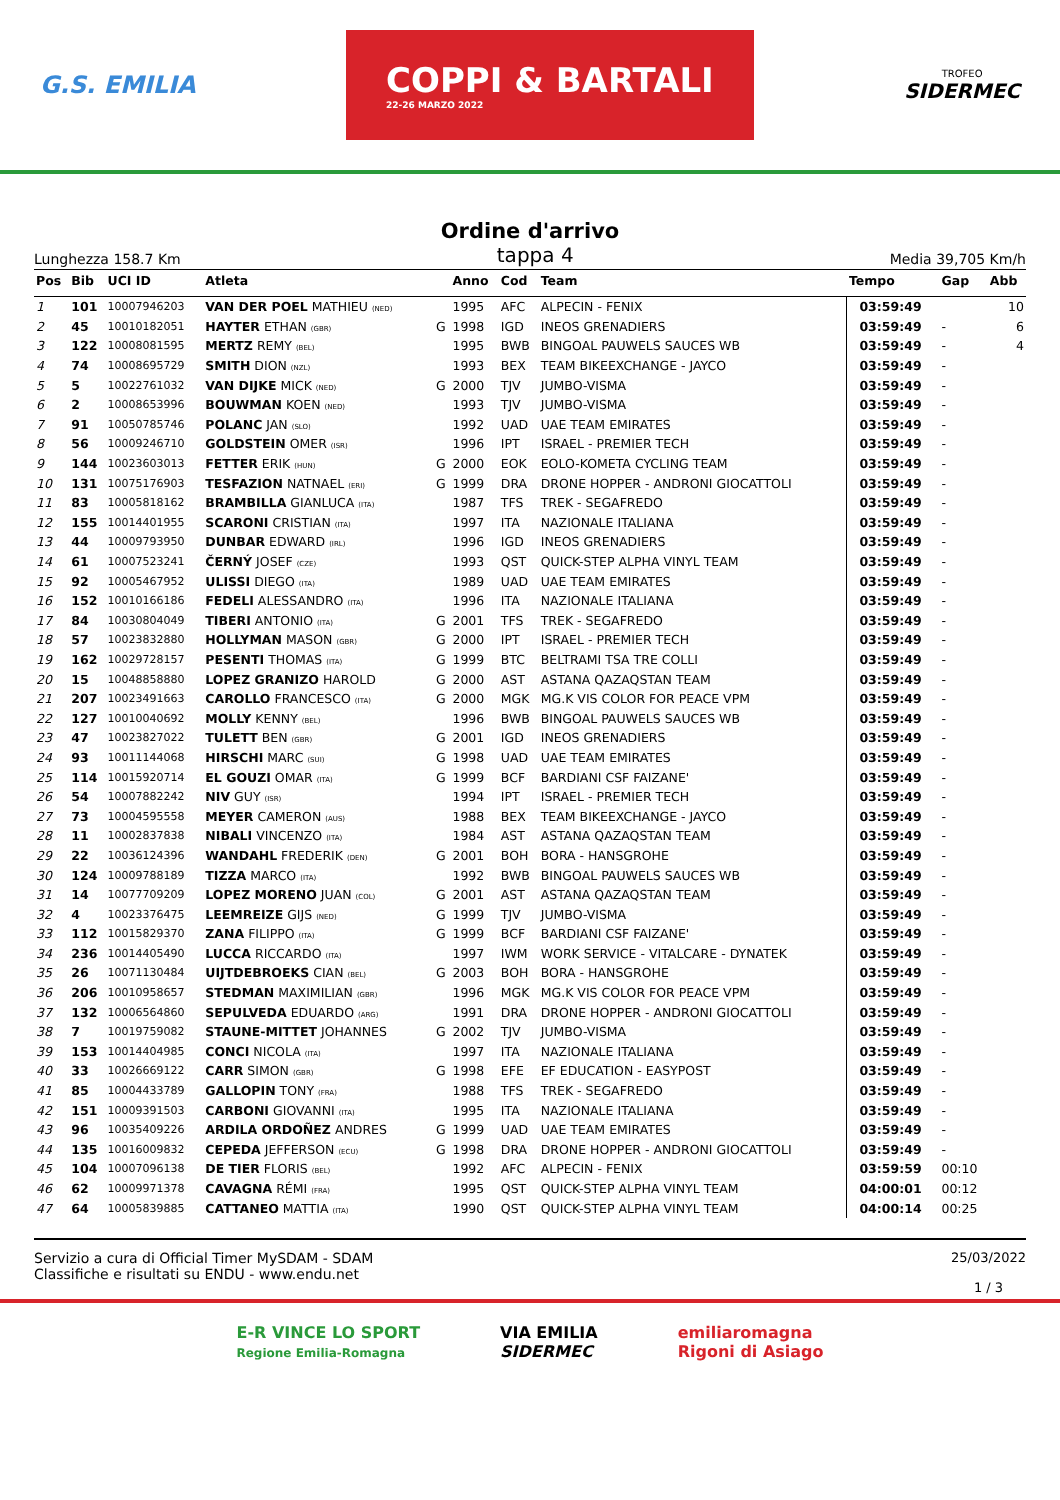G.S. EMILIA
COPPI & BARTALI
22-26 MARZO 2022
TROFEO
SIDERMEC
Ordine d'arrivo
Lunghezza 158.7 Km tappa 4 Media 39,705 Km/h
| Pos | Bib | UCI ID | Atleta | | Anno | Cod | Team | Tempo | Gap | Abb |
| --- | --- | --- | --- | --- | --- | --- | --- | --- | --- | --- |
| 1 | 101 | 10007946203 | VAN DER POEL MATHIEU (NED) | | 1995 | AFC | ALPECIN - FENIX | 03:59:49 | | 10 |
| 2 | 45 | 10010182051 | HAYTER ETHAN (GBR) | G | 1998 | IGD | INEOS GRENADIERS | 03:59:49 | - | 6 |
| 3 | 122 | 10008081595 | MERTZ REMY (BEL) | | 1995 | BWB | BINGOAL PAUWELS SAUCES WB | 03:59:49 | - | 4 |
| 4 | 74 | 10008695729 | SMITH DION (NZL) | | 1993 | BEX | TEAM BIKEEXCHANGE - JAYCO | 03:59:49 | - | |
| 5 | 5 | 10022761032 | VAN DIJKE MICK (NED) | G | 2000 | TJV | JUMBO-VISMA | 03:59:49 | - | |
| 6 | 2 | 10008653996 | BOUWMAN KOEN (NED) | | 1993 | TJV | JUMBO-VISMA | 03:59:49 | - | |
| 7 | 91 | 10050785746 | POLANC JAN (SLO) | | 1992 | UAD | UAE TEAM EMIRATES | 03:59:49 | - | |
| 8 | 56 | 10009246710 | GOLDSTEIN OMER (ISR) | | 1996 | IPT | ISRAEL - PREMIER TECH | 03:59:49 | - | |
| 9 | 144 | 10023603013 | FETTER ERIK (HUN) | G | 2000 | EOK | EOLO-KOMETA CYCLING TEAM | 03:59:49 | - | |
| 10 | 131 | 10075176903 | TESFAZION NATNAEL (ERI) | G | 1999 | DRA | DRONE HOPPER - ANDRONI GIOCATTOLI | 03:59:49 | - | |
| 11 | 83 | 10005818162 | BRAMBILLA GIANLUCA (ITA) | | 1987 | TFS | TREK - SEGAFREDO | 03:59:49 | - | |
| 12 | 155 | 10014401955 | SCARONI CRISTIAN (ITA) | | 1997 | ITA | NAZIONALE ITALIANA | 03:59:49 | - | |
| 13 | 44 | 10009793950 | DUNBAR EDWARD (IRL) | | 1996 | IGD | INEOS GRENADIERS | 03:59:49 | - | |
| 14 | 61 | 10007523241 | ČERNÝ JOSEF (CZE) | | 1993 | QST | QUICK-STEP ALPHA VINYL TEAM | 03:59:49 | - | |
| 15 | 92 | 10005467952 | ULISSI DIEGO (ITA) | | 1989 | UAD | UAE TEAM EMIRATES | 03:59:49 | - | |
| 16 | 152 | 10010166186 | FEDELI ALESSANDRO (ITA) | | 1996 | ITA | NAZIONALE ITALIANA | 03:59:49 | - | |
| 17 | 84 | 10030804049 | TIBERI ANTONIO (ITA) | G | 2001 | TFS | TREK - SEGAFREDO | 03:59:49 | - | |
| 18 | 57 | 10023832880 | HOLLYMAN MASON (GBR) | G | 2000 | IPT | ISRAEL - PREMIER TECH | 03:59:49 | - | |
| 19 | 162 | 10029728157 | PESENTI THOMAS (ITA) | G | 1999 | BTC | BELTRAMI TSA TRE COLLI | 03:59:49 | - | |
| 20 | 15 | 10048858880 | LOPEZ GRANIZO HAROLD | G | 2000 | AST | ASTANA QAZAQSTAN TEAM | 03:59:49 | - | |
| 21 | 207 | 10023491663 | CAROLLO FRANCESCO (ITA) | G | 2000 | MGK | MG.K VIS COLOR FOR PEACE VPM | 03:59:49 | - | |
| 22 | 127 | 10010040692 | MOLLY KENNY (BEL) | | 1996 | BWB | BINGOAL PAUWELS SAUCES WB | 03:59:49 | - | |
| 23 | 47 | 10023827022 | TULETT BEN (GBR) | G | 2001 | IGD | INEOS GRENADIERS | 03:59:49 | - | |
| 24 | 93 | 10011144068 | HIRSCHI MARC (SUI) | G | 1998 | UAD | UAE TEAM EMIRATES | 03:59:49 | - | |
| 25 | 114 | 10015920714 | EL GOUZI OMAR (ITA) | G | 1999 | BCF | BARDIANI CSF FAIZANE' | 03:59:49 | - | |
| 26 | 54 | 10007882242 | NIV GUY (ISR) | | 1994 | IPT | ISRAEL - PREMIER TECH | 03:59:49 | - | |
| 27 | 73 | 10004595558 | MEYER CAMERON (AUS) | | 1988 | BEX | TEAM BIKEEXCHANGE - JAYCO | 03:59:49 | - | |
| 28 | 11 | 10002837838 | NIBALI VINCENZO (ITA) | | 1984 | AST | ASTANA QAZAQSTAN TEAM | 03:59:49 | - | |
| 29 | 22 | 10036124396 | WANDAHL FREDERIK (DEN) | G | 2001 | BOH | BORA - HANSGROHE | 03:59:49 | - | |
| 30 | 124 | 10009788189 | TIZZA MARCO (ITA) | | 1992 | BWB | BINGOAL PAUWELS SAUCES WB | 03:59:49 | - | |
| 31 | 14 | 10077709209 | LOPEZ MORENO JUAN (COL) | G | 2001 | AST | ASTANA QAZAQSTAN TEAM | 03:59:49 | - | |
| 32 | 4 | 10023376475 | LEEMREIZE GIJS (NED) | G | 1999 | TJV | JUMBO-VISMA | 03:59:49 | - | |
| 33 | 112 | 10015829370 | ZANA FILIPPO (ITA) | G | 1999 | BCF | BARDIANI CSF FAIZANE' | 03:59:49 | - | |
| 34 | 236 | 10014405490 | LUCCA RICCARDO (ITA) | | 1997 | IWM | WORK SERVICE - VITALCARE - DYNATEK | 03:59:49 | - | |
| 35 | 26 | 10071130484 | UIJTDEBROEKS CIAN (BEL) | G | 2003 | BOH | BORA - HANSGROHE | 03:59:49 | - | |
| 36 | 206 | 10010958657 | STEDMAN MAXIMILIAN (GBR) | | 1996 | MGK | MG.K VIS COLOR FOR PEACE VPM | 03:59:49 | - | |
| 37 | 132 | 10006564860 | SEPULVEDA EDUARDO (ARG) | | 1991 | DRA | DRONE HOPPER - ANDRONI GIOCATTOLI | 03:59:49 | - | |
| 38 | 7 | 10019759082 | STAUNE-MITTET JOHANNES | G | 2002 | TJV | JUMBO-VISMA | 03:59:49 | - | |
| 39 | 153 | 10014404985 | CONCI NICOLA (ITA) | | 1997 | ITA | NAZIONALE ITALIANA | 03:59:49 | - | |
| 40 | 33 | 10026669122 | CARR SIMON (GBR) | G | 1998 | EFE | EF EDUCATION - EASYPOST | 03:59:49 | - | |
| 41 | 85 | 10004433789 | GALLOPIN TONY (FRA) | | 1988 | TFS | TREK - SEGAFREDO | 03:59:49 | - | |
| 42 | 151 | 10009391503 | CARBONI GIOVANNI (ITA) | | 1995 | ITA | NAZIONALE ITALIANA | 03:59:49 | - | |
| 43 | 96 | 10035409226 | ARDILA ORDOÑEZ ANDRES | G | 1999 | UAD | UAE TEAM EMIRATES | 03:59:49 | - | |
| 44 | 135 | 10016009832 | CEPEDA JEFFERSON (ECU) | G | 1998 | DRA | DRONE HOPPER - ANDRONI GIOCATTOLI | 03:59:49 | - | |
| 45 | 104 | 10007096138 | DE TIER FLORIS (BEL) | | 1992 | AFC | ALPECIN - FENIX | 03:59:59 | 00:10 | |
| 46 | 62 | 10009971378 | CAVAGNA RÉMI (FRA) | | 1995 | QST | QUICK-STEP ALPHA VINYL TEAM | 04:00:01 | 00:12 | |
| 47 | 64 | 10005839885 | CATTANEO MATTIA (ITA) | | 1990 | QST | QUICK-STEP ALPHA VINYL TEAM | 04:00:14 | 00:25 | |
Servizio a cura di Official Timer MySDAM - SDAM
Classifiche e risultati su ENDU - www.endu.net
25/03/2022
1 / 3
E-R VINCE LO SPORT
Regione Emilia-Romagna
VIA EMILIA
SIDERMEC
emiliaromagna
Rigoni di Asiago